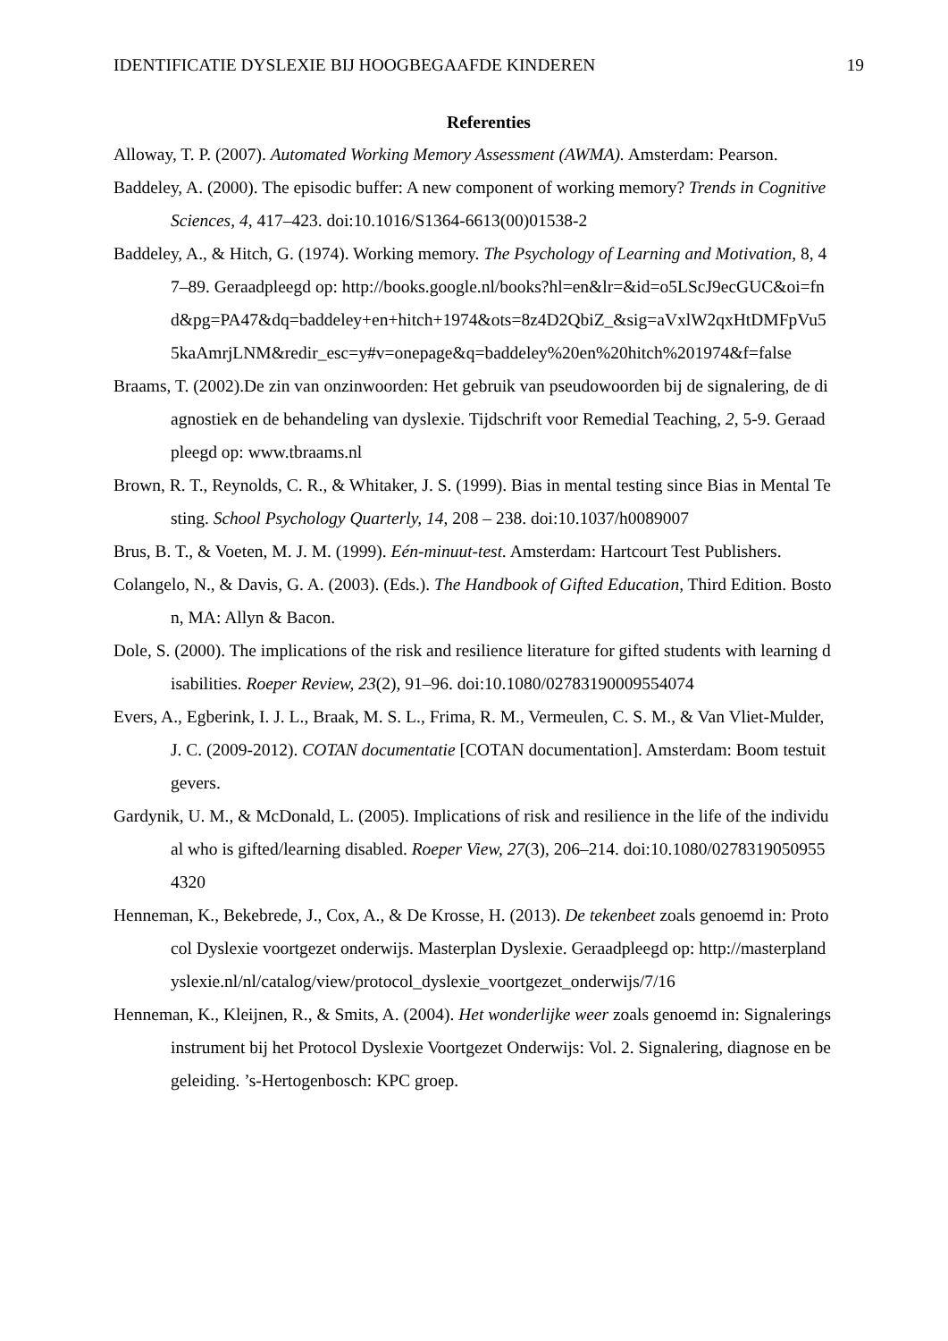IDENTIFICATIE DYSLEXIE BIJ HOOGBEGAAFDE KINDEREN 19
Referenties
Alloway, T. P. (2007). Automated Working Memory Assessment (AWMA). Amsterdam: Pearson.
Baddeley, A. (2000). The episodic buffer: A new component of working memory? Trends in Cognitive Sciences, 4, 417–423. doi:10.1016/S1364-6613(00)01538-2
Baddeley, A., & Hitch, G. (1974). Working memory. The Psychology of Learning and Motivation, 8, 47–89. Geraadpleegd op: http://books.google.nl/books?hl=en&lr=&id=o5LScJ9ecGUC&oi=fnd&pg=PA47&dq=baddeley+en+hitch+1974&ots=8z4D2QbiZ_&sig=aVxlW2qxHtDMFpVu55kaAmrjLNM&redir_esc=y#v=onepage&q=baddeley%20en%20hitch%201974&f=false
Braams, T. (2002).De zin van onzinwoorden: Het gebruik van pseudowoorden bij de signalering, de diagnostiek en de behandeling van dyslexie. Tijdschrift voor Remedial Teaching, 2, 5-9. Geraadpleegd op: www.tbraams.nl
Brown, R. T., Reynolds, C. R., & Whitaker, J. S. (1999). Bias in mental testing since Bias in Mental Testing. School Psychology Quarterly, 14, 208 – 238. doi:10.1037/h0089007
Brus, B. T., & Voeten, M. J. M. (1999). Eén-minuut-test. Amsterdam: Hartcourt Test Publishers.
Colangelo, N., & Davis, G. A. (2003). (Eds.). The Handbook of Gifted Education, Third Edition. Boston, MA: Allyn & Bacon.
Dole, S. (2000). The implications of the risk and resilience literature for gifted students with learning disabilities. Roeper Review, 23(2), 91–96. doi:10.1080/02783190009554074
Evers, A., Egberink, I. J. L., Braak, M. S. L., Frima, R. M., Vermeulen, C. S. M., & Van Vliet-Mulder, J. C. (2009-2012). COTAN documentatie [COTAN documentation]. Amsterdam: Boom testuitgevers.
Gardynik, U. M., & McDonald, L. (2005). Implications of risk and resilience in the life of the individual who is gifted/learning disabled. Roeper View, 27(3), 206–214. doi:10.1080/02783190509554320
Henneman, K., Bekebrede, J., Cox, A., & De Krosse, H. (2013). De tekenbeet zoals genoemd in: Protocol Dyslexie voortgezet onderwijs. Masterplan Dyslexie. Geraadpleegd op: http://masterplandyslexie.nl/nl/catalog/view/protocol_dyslexie_voortgezet_onderwijs/7/16
Henneman, K., Kleijnen, R., & Smits, A. (2004). Het wonderlijke weer zoals genoemd in: Signaleringsinstrument bij het Protocol Dyslexie Voortgezet Onderwijs: Vol. 2. Signalering, diagnose en begeleiding. ’s-Hertogenbosch: KPC groep.